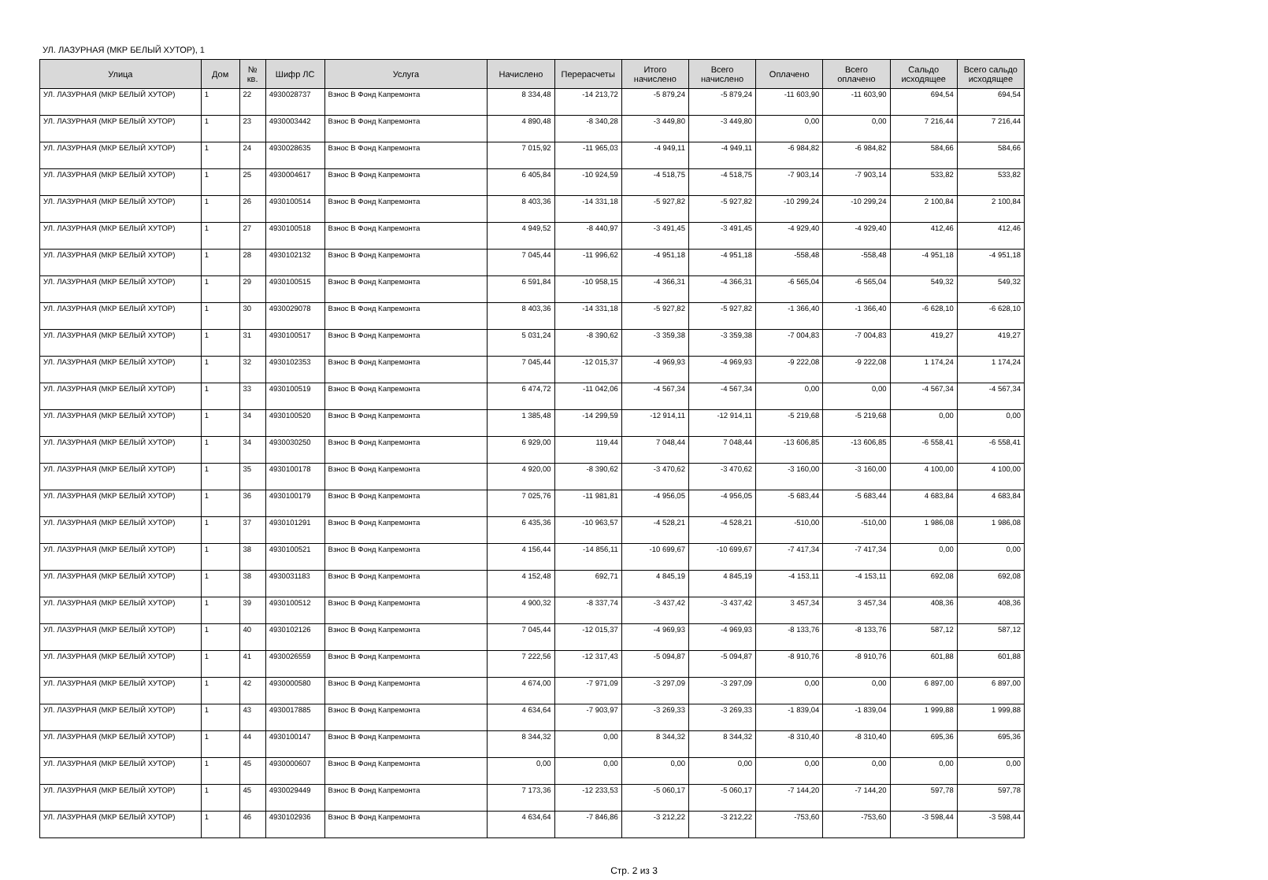УЛ. ЛАЗУРНАЯ (МКР БЕЛЫЙ ХУТОР), 1
| Улица | Дом | № кв. | Шифр ЛС | Услуга | Начислено | Перерасчеты | Итого начислено | Всего начислено | Оплачено | Всего оплачено | Сальдо исходящее | Всего сальдо исходящее |
| --- | --- | --- | --- | --- | --- | --- | --- | --- | --- | --- | --- | --- |
| УЛ. ЛАЗУРНАЯ (МКР БЕЛЫЙ ХУТОР) | 1 | 22 | 4930028737 | Взнос В Фонд Капремонта | 8 334,48 | -14 213,72 | -5 879,24 | -5 879,24 | -11 603,90 | -11 603,90 | 694,54 | 694,54 |
| УЛ. ЛАЗУРНАЯ (МКР БЕЛЫЙ ХУТОР) | 1 | 23 | 4930003442 | Взнос В Фонд Капремонта | 4 890,48 | -8 340,28 | -3 449,80 | -3 449,80 | 0,00 | 0,00 | 7 216,44 | 7 216,44 |
| УЛ. ЛАЗУРНАЯ (МКР БЕЛЫЙ ХУТОР) | 1 | 24 | 4930028635 | Взнос В Фонд Капремонта | 7 015,92 | -11 965,03 | -4 949,11 | -4 949,11 | -6 984,82 | -6 984,82 | 584,66 | 584,66 |
| УЛ. ЛАЗУРНАЯ (МКР БЕЛЫЙ ХУТОР) | 1 | 25 | 4930004617 | Взнос В Фонд Капремонта | 6 405,84 | -10 924,59 | -4 518,75 | -4 518,75 | -7 903,14 | -7 903,14 | 533,82 | 533,82 |
| УЛ. ЛАЗУРНАЯ (МКР БЕЛЫЙ ХУТОР) | 1 | 26 | 4930100514 | Взнос В Фонд Капремонта | 8 403,36 | -14 331,18 | -5 927,82 | -5 927,82 | -10 299,24 | -10 299,24 | 2 100,84 | 2 100,84 |
| УЛ. ЛАЗУРНАЯ (МКР БЕЛЫЙ ХУТОР) | 1 | 27 | 4930100518 | Взнос В Фонд Капремонта | 4 949,52 | -8 440,97 | -3 491,45 | -3 491,45 | -4 929,40 | -4 929,40 | 412,46 | 412,46 |
| УЛ. ЛАЗУРНАЯ (МКР БЕЛЫЙ ХУТОР) | 1 | 28 | 4930102132 | Взнос В Фонд Капремонта | 7 045,44 | -11 996,62 | -4 951,18 | -4 951,18 | -558,48 | -558,48 | -4 951,18 | -4 951,18 |
| УЛ. ЛАЗУРНАЯ (МКР БЕЛЫЙ ХУТОР) | 1 | 29 | 4930100515 | Взнос В Фонд Капремонта | 6 591,84 | -10 958,15 | -4 366,31 | -4 366,31 | -6 565,04 | -6 565,04 | 549,32 | 549,32 |
| УЛ. ЛАЗУРНАЯ (МКР БЕЛЫЙ ХУТОР) | 1 | 30 | 4930029078 | Взнос В Фонд Капремонта | 8 403,36 | -14 331,18 | -5 927,82 | -5 927,82 | -1 366,40 | -1 366,40 | -6 628,10 | -6 628,10 |
| УЛ. ЛАЗУРНАЯ (МКР БЕЛЫЙ ХУТОР) | 1 | 31 | 4930100517 | Взнос В Фонд Капремонта | 5 031,24 | -8 390,62 | -3 359,38 | -3 359,38 | -7 004,83 | -7 004,83 | 419,27 | 419,27 |
| УЛ. ЛАЗУРНАЯ (МКР БЕЛЫЙ ХУТОР) | 1 | 32 | 4930102353 | Взнос В Фонд Капремонта | 7 045,44 | -12 015,37 | -4 969,93 | -4 969,93 | -9 222,08 | -9 222,08 | 1 174,24 | 1 174,24 |
| УЛ. ЛАЗУРНАЯ (МКР БЕЛЫЙ ХУТОР) | 1 | 33 | 4930100519 | Взнос В Фонд Капремонта | 6 474,72 | -11 042,06 | -4 567,34 | -4 567,34 | 0,00 | 0,00 | -4 567,34 | -4 567,34 |
| УЛ. ЛАЗУРНАЯ (МКР БЕЛЫЙ ХУТОР) | 1 | 34 | 4930100520 | Взнос В Фонд Капремонта | 1 385,48 | -14 299,59 | -12 914,11 | -12 914,11 | -5 219,68 | -5 219,68 | 0,00 | 0,00 |
| УЛ. ЛАЗУРНАЯ (МКР БЕЛЫЙ ХУТОР) | 1 | 34 | 4930030250 | Взнос В Фонд Капремонта | 6 929,00 | 119,44 | 7 048,44 | 7 048,44 | -13 606,85 | -13 606,85 | -6 558,41 | -6 558,41 |
| УЛ. ЛАЗУРНАЯ (МКР БЕЛЫЙ ХУТОР) | 1 | 35 | 4930100178 | Взнос В Фонд Капремонта | 4 920,00 | -8 390,62 | -3 470,62 | -3 470,62 | -3 160,00 | -3 160,00 | 4 100,00 | 4 100,00 |
| УЛ. ЛАЗУРНАЯ (МКР БЕЛЫЙ ХУТОР) | 1 | 36 | 4930100179 | Взнос В Фонд Капремонта | 7 025,76 | -11 981,81 | -4 956,05 | -4 956,05 | -5 683,44 | -5 683,44 | 4 683,84 | 4 683,84 |
| УЛ. ЛАЗУРНАЯ (МКР БЕЛЫЙ ХУТОР) | 1 | 37 | 4930101291 | Взнос В Фонд Капремонта | 6 435,36 | -10 963,57 | -4 528,21 | -4 528,21 | -510,00 | -510,00 | 1 986,08 | 1 986,08 |
| УЛ. ЛАЗУРНАЯ (МКР БЕЛЫЙ ХУТОР) | 1 | 38 | 4930100521 | Взнос В Фонд Капремонта | 4 156,44 | -14 856,11 | -10 699,67 | -10 699,67 | -7 417,34 | -7 417,34 | 0,00 | 0,00 |
| УЛ. ЛАЗУРНАЯ (МКР БЕЛЫЙ ХУТОР) | 1 | 38 | 4930031183 | Взнос В Фонд Капремонта | 4 152,48 | 692,71 | 4 845,19 | 4 845,19 | -4 153,11 | -4 153,11 | 692,08 | 692,08 |
| УЛ. ЛАЗУРНАЯ (МКР БЕЛЫЙ ХУТОР) | 1 | 39 | 4930100512 | Взнос В Фонд Капремонта | 4 900,32 | -8 337,74 | -3 437,42 | -3 437,42 | 3 457,34 | 3 457,34 | 408,36 | 408,36 |
| УЛ. ЛАЗУРНАЯ (МКР БЕЛЫЙ ХУТОР) | 1 | 40 | 4930102126 | Взнос В Фонд Капремонта | 7 045,44 | -12 015,37 | -4 969,93 | -4 969,93 | -8 133,76 | -8 133,76 | 587,12 | 587,12 |
| УЛ. ЛАЗУРНАЯ (МКР БЕЛЫЙ ХУТОР) | 1 | 41 | 4930026559 | Взнос В Фонд Капремонта | 7 222,56 | -12 317,43 | -5 094,87 | -5 094,87 | -8 910,76 | -8 910,76 | 601,88 | 601,88 |
| УЛ. ЛАЗУРНАЯ (МКР БЕЛЫЙ ХУТОР) | 1 | 42 | 4930000580 | Взнос В Фонд Капремонта | 4 674,00 | -7 971,09 | -3 297,09 | -3 297,09 | 0,00 | 0,00 | 6 897,00 | 6 897,00 |
| УЛ. ЛАЗУРНАЯ (МКР БЕЛЫЙ ХУТОР) | 1 | 43 | 4930017885 | Взнос В Фонд Капремонта | 4 634,64 | -7 903,97 | -3 269,33 | -3 269,33 | -1 839,04 | -1 839,04 | 1 999,88 | 1 999,88 |
| УЛ. ЛАЗУРНАЯ (МКР БЕЛЫЙ ХУТОР) | 1 | 44 | 4930100147 | Взнос В Фонд Капремонта | 8 344,32 | 0,00 | 8 344,32 | 8 344,32 | -8 310,40 | -8 310,40 | 695,36 | 695,36 |
| УЛ. ЛАЗУРНАЯ (МКР БЕЛЫЙ ХУТОР) | 1 | 45 | 4930000607 | Взнос В Фонд Капремонта | 0,00 | 0,00 | 0,00 | 0,00 | 0,00 | 0,00 | 0,00 | 0,00 |
| УЛ. ЛАЗУРНАЯ (МКР БЕЛЫЙ ХУТОР) | 1 | 45 | 4930029449 | Взнос В Фонд Капремонта | 7 173,36 | -12 233,53 | -5 060,17 | -5 060,17 | -7 144,20 | -7 144,20 | 597,78 | 597,78 |
| УЛ. ЛАЗУРНАЯ (МКР БЕЛЫЙ ХУТОР) | 1 | 46 | 4930102936 | Взнос В Фонд Капремонта | 4 634,64 | -7 846,86 | -3 212,22 | -3 212,22 | -753,60 | -753,60 | -3 598,44 | -3 598,44 |
Стр. 2 из 3